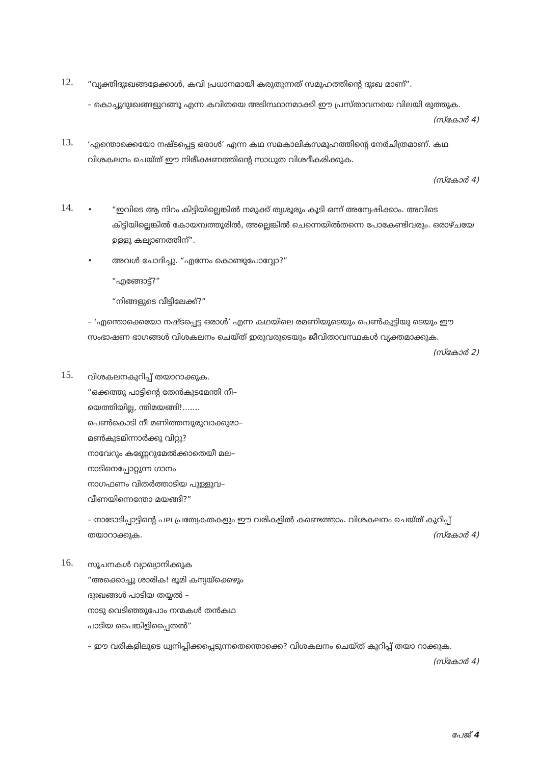12.
“വ്യക്തിദുഃഖങ്ങളേക്കാൾ, കവി പ്രധാനമായി കരുതുന്നത് സമൂഹത്തിന്റെ ദുഃഖ മാണ്”.
– കൊച്ചുദുഃഖങ്ങളുറങ്ങൂ എന്ന കവിതയെ അടിസ്ഥാനമാക്കി ഈ പ്രസ്താവനയെ വിലയി രുത്തുക. (സ്കോർ 4)
13.
‘എന്തൊക്കെയോ നഷ്ടപ്പെട്ട ഒരാൾ’ എന്ന കഥ സമകാലികസമൂഹത്തിന്റെ നേർചിത്രമാണ്. കഥ വിശകലനം ചെയ്ത് ഈ നിരീക്ഷണത്തിന്റെ സാധുത വിശദീകരിക്കുക.
(സ്കോർ 4)
14.
• “ഇവിടെ ആ നിറം കിട്ടിയില്ലെങ്കിൽ നമുക്ക് തൃശൂരും കൂടി ഒന്ന് അന്വേഷിക്കാം. അവിടെ കിട്ടിയില്ലെങ്കിൽ കോയമ്പത്തൂരിൽ, അല്ലെങ്കിൽ ചെന്നെയിൽതന്നെ പോകേണ്ടിവരും. ഒരാഴ്ചയേ ഉള്ളൂ കല്യാണത്തിന്”.
• അവൾ ചോദിച്ചു. “എന്നേം കൊണ്ടുപോവ്വോ?”
“എങ്ങോട്ട്?”
“നിങ്ങളുടെ വീട്ടിലേക്ക്?”
– ‘എന്തൊക്കെയോ നഷ്ടപ്പെട്ട ഒരാൾ’ എന്ന കഥയിലെ രമണിയുടെയും പെൺകുട്ടിയു ടെയും ഈ സംഭാഷണ ഭാഗങ്ങൾ വിശകലനം ചെയ്ത് ഇരുവരുടെയും ജീവിതാവസ്ഥകൾ വ്യക്തമാക്കുക. (സ്കോർ 2)
15.
വിശകലനകുറിപ്പ് തയാറാക്കുക.
“ഒക്കത്തു പാട്ടിന്റെ തേൻകുടമേന്തി നീ–
യെത്തിയില്ല, ന്തിമയങ്ങി!.......
പെൺകൊടി നീ മണിത്തമ്പുരുവാക്കുമാ–
മൺകുടമിന്നാർക്കു വിറ്റു?
നാവേറും കണ്ണേറുമേൽക്കാതെയീ മല–
നാടിനെപ്പോറ്റുന്ന ഗാനം
നാഗഫണം വിതർത്താടിയ പുള്ളുവ–
വീണയിന്നെന്തോ മയങ്ങി?”
– നാടോടിപ്പാട്ടിന്റെ പല പ്രത്യേകതകളും ഈ വരികളിൽ കണ്ടെത്താം. വിശകലനം ചെയ്ത് കുറിപ്പ് തയാറാക്കുക. (സ്കോർ 4)
16.
സൂചനകൾ വ്യാഖ്യാനിക്കുക
“അക്കൊച്ചു ശാരിക! ഭൂമി കന്യയ്ക്കെഴും
ദുഃഖങ്ങൾ പാടിയ തയ്യൽ –
നാടു വെടിഞ്ഞുപോം നന്മകൾ തൻകഥ
പാടിയ പൈങ്കിളിപ്പൈതൽ”
– ഈ വരികളിലൂടെ ധ്വനിപ്പിക്കപ്പെടുന്നതെന്തൊക്കെ? വിശകലനം ചെയ്ത് കുറിപ്പ് തയാ റാക്കുക. (സ്കോർ 4)
പേജ് 4